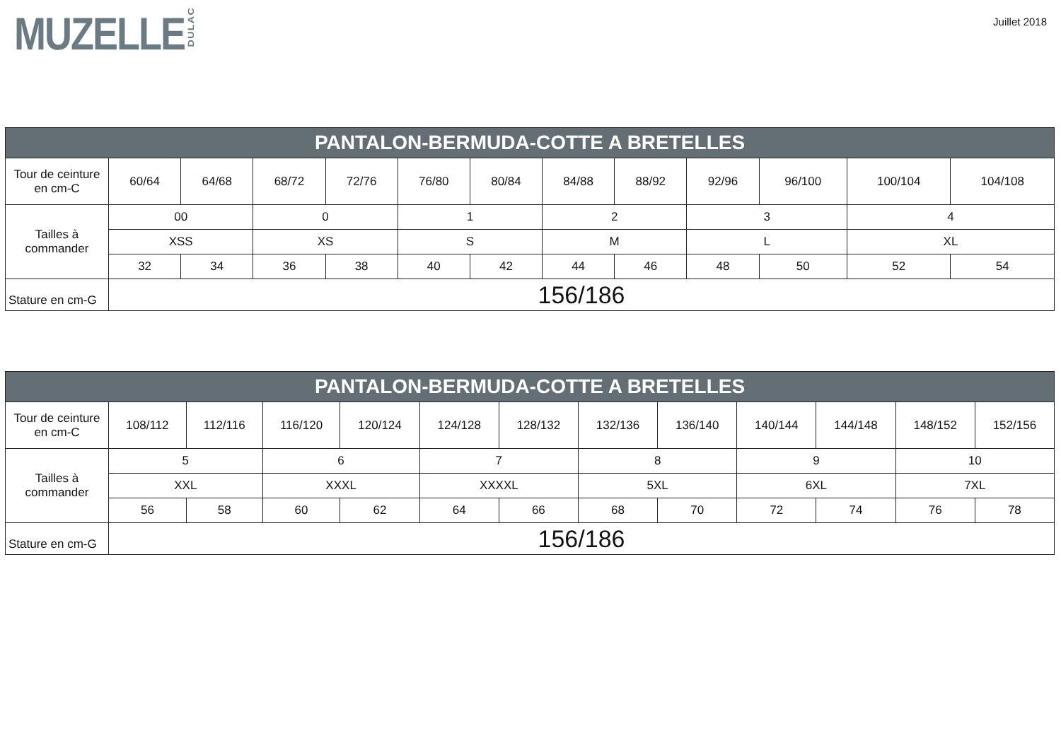MUZELLE DULAC
Juillet 2018
| PANTALON-BERMUDA-COTTE A BRETELLES | | | | | | | | | | | | |
| --- | --- | --- | --- | --- | --- | --- | --- | --- | --- | --- | --- | --- |
| Tour de ceinture en cm-C | 60/64 | 64/68 | 68/72 | 72/76 | 76/80 | 80/84 | 84/88 | 88/92 | 92/96 | 96/100 | 100/104 | 104/108 |
| Tailles à commander | 00 | | 0 | | 1 | | 2 | | 3 | | 4 | |
| | XSS | | XS | | S | | M | | L | | XL | |
| | 32 | 34 | 36 | 38 | 40 | 42 | 44 | 46 | 48 | 50 | 52 | 54 |
| Stature en cm-G | 156/186 | | | | | | | | | | | |
| PANTALON-BERMUDA-COTTE A BRETELLES | | | | | | | | | | | | |
| --- | --- | --- | --- | --- | --- | --- | --- | --- | --- | --- | --- | --- |
| Tour de ceinture en cm-C | 108/112 | 112/116 | 116/120 | 120/124 | 124/128 | 128/132 | 132/136 | 136/140 | 140/144 | 144/148 | 148/152 | 152/156 |
| Tailles à commander | 5 | | 6 | | 7 | | 8 | | 9 | | 10 | |
| | XXL | | XXXL | | XXXXL | | 5XL | | 6XL | | 7XL | |
| | 56 | 58 | 60 | 62 | 64 | 66 | 68 | 70 | 72 | 74 | 76 | 78 |
| Stature en cm-G | 156/186 | | | | | | | | | | | |